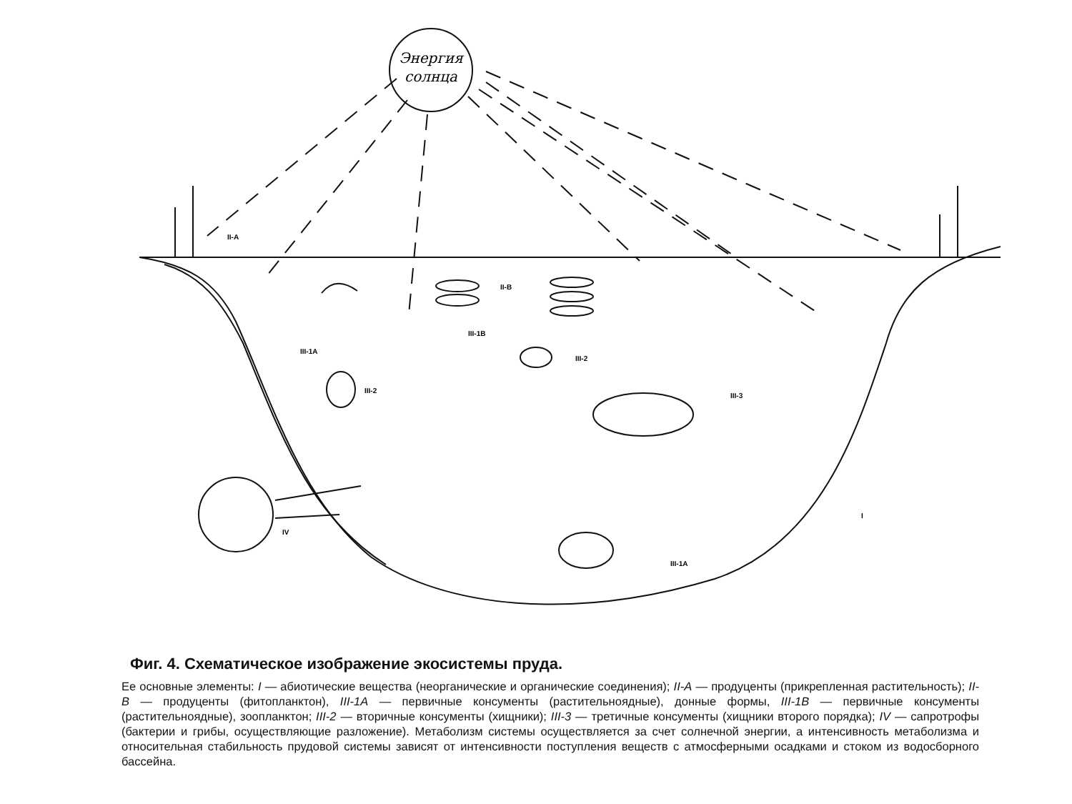Энергия
солнца
II-A
II-B
III-1B
III-1A
III-2
III-2
III-3
IV
I
III-1A
Фиг. 4. Схематическое изображение экосистемы пруда.
Ее основные элементы: I — абиотические вещества (неорганические и органические соединения); II-A — продуценты (прикрепленная растительность); II-B — продуценты (фитопланктон), III-1A — первичные консументы (растительноядные), донные формы, III-1B — первичные консументы (растительноядные), зоопланктон; III-2 — вторичные консументы (хищники); III-3 — третичные консументы (хищники второго порядка); IV — сапротрофы (бактерии и грибы, осуществляющие разложение). Метаболизм системы осуществляется за счет солнечной энергии, а интенсивность метаболизма и относительная стабильность прудовой системы зависят от интенсивности поступления веществ с атмосферными осадками и стоком из водосборного бассейна.